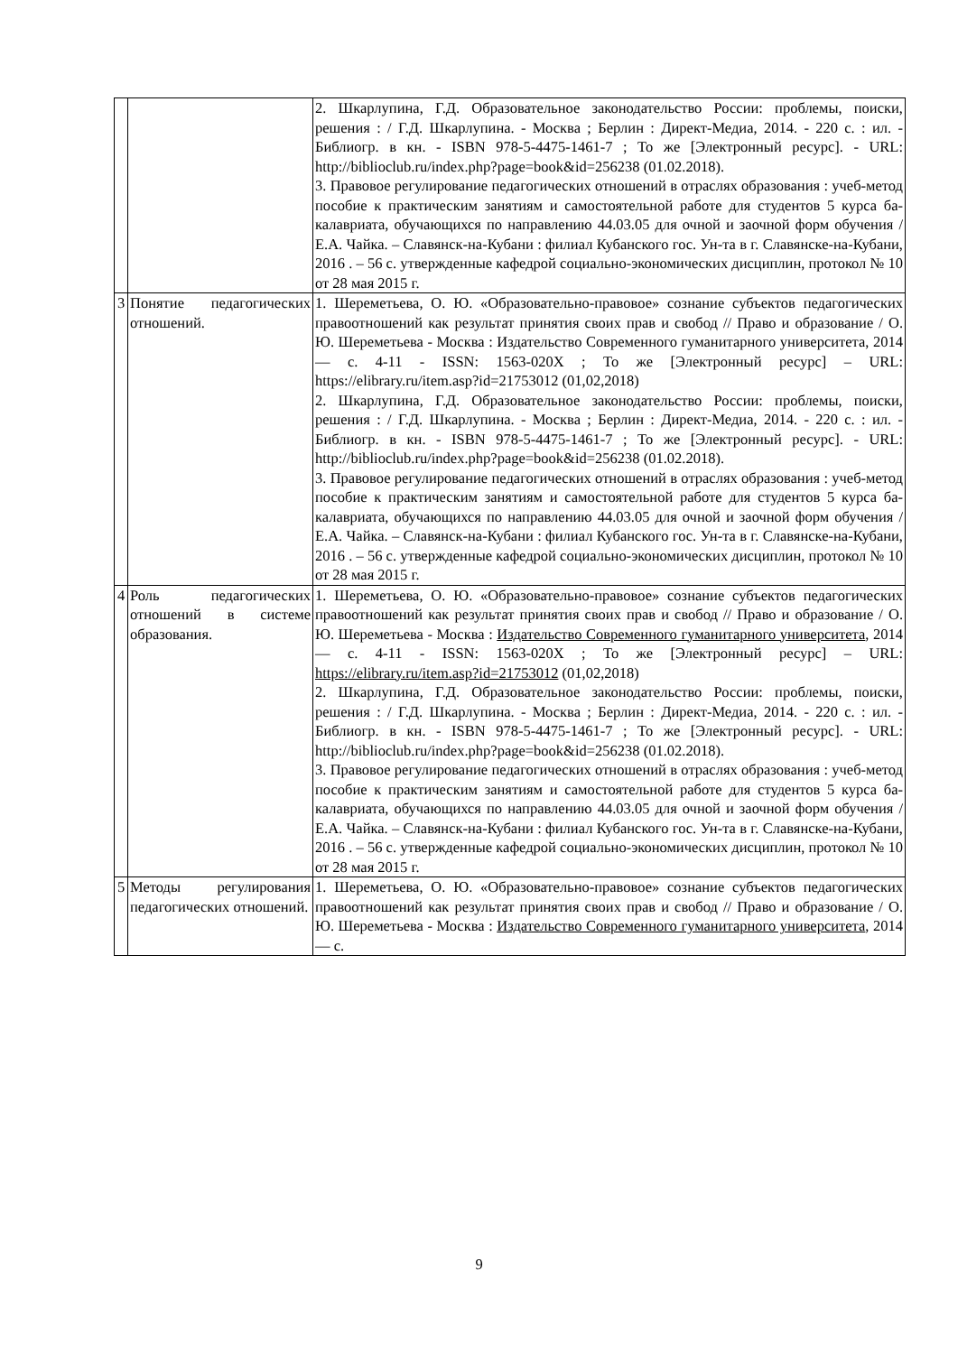| | | 2. Шкарлупина, Г.Д. Образовательное законодательство России: проблемы, поиски, решения : / Г.Д. Шкарлупина. - Москва ; Берлин : Директ-Медиа, 2014. - 220 с. : ил. - Библиогр. в кн. - ISBN 978-5-4475-1461-7 ; То же [Электронный ресурс]. - URL: http://biblioclub.ru/index.php?page=book&id=256238 (01.02.2018). 3. Правовое регулирование педагогических отношений в отраслях образования : учеб-метод пособие к практическим занятиям и самостоятельной работе для студентов 5 курса ба-калавриата, обучающихся по направлению 44.03.05 для очной и заочной форм обучения / Е.А. Чайка. – Славянск-на-Кубани : филиал Кубанского гос. Ун-та в г. Славянске-на-Кубани, 2016 . – 56 с. утвержденные кафедрой социально-экономических дисциплин, протокол № 10 от 28 мая 2015 г. |
| 3 | Понятие педагогических отношений. | 1. Шереметьева, О. Ю. «Образовательно-правовое» сознание субъектов педагогических правоотношений как результат принятия своих прав и свобод // Право и образование / О. Ю. Шереметьева - Москва : Издательство Современного гуманитарного университета, 2014 — с. 4-11 - ISSN: 1563-020X ; То же [Электронный ресурс] – URL: https://elibrary.ru/item.asp?id=21753012 (01,02,2018) 2. Шкарлупина, Г.Д. Образовательное законодательство России: проблемы, поиски, решения : / Г.Д. Шкарлупина. - Москва ; Берлин : Директ-Медиа, 2014. - 220 с. : ил. - Библиогр. в кн. - ISBN 978-5-4475-1461-7 ; То же [Электронный ресурс]. - URL: http://biblioclub.ru/index.php?page=book&id=256238 (01.02.2018). 3. Правовое регулирование педагогических отношений в отраслях образования : учеб-метод пособие к практическим занятиям и самостоятельной работе для студентов 5 курса ба-калавриата, обучающихся по направлению 44.03.05 для очной и заочной форм обучения / Е.А. Чайка. – Славянск-на-Кубани : филиал Кубанского гос. Ун-та в г. Славянске-на-Кубани, 2016 . – 56 с. утвержденные кафедрой социально-экономических дисциплин, протокол № 10 от 28 мая 2015 г. |
| 4 | Роль педагогических отношений в системе образования. | 1. Шереметьева, О. Ю. «Образовательно-правовое» сознание субъектов педагогических правоотношений как результат принятия своих прав и свобод // Право и образование / О. Ю. Шереметьева - Москва : Издательство Современного гуманитарного университета , 2014 — с. 4-11 - ISSN: 1563-020X ; То же [Электронный ресурс] – URL: https://elibrary.ru/item.asp?id=21753012 (01,02,2018) 2. Шкарлупина, Г.Д. Образовательное законодательство России: проблемы, поиски, решения : / Г.Д. Шкарлупина. - Москва ; Берлин : Директ-Медиа, 2014. - 220 с. : ил. - Библиогр. в кн. - ISBN 978-5-4475-1461-7 ; То же [Электронный ресурс]. - URL: http://biblioclub.ru/index.php?page=book&id=256238 (01.02.2018). 3. Правовое регулирование педагогических отношений в отраслях образования : учеб-метод пособие к практическим занятиям и самостоятельной работе для студентов 5 курса ба-калавриата, обучающихся по направлению 44.03.05 для очной и заочной форм обучения / Е.А. Чайка. – Славянск-на-Кубани : филиал Кубанского гос. Ун-та в г. Славянске-на-Кубани, 2016 . – 56 с. утвержденные кафедрой социально-экономических дисциплин, протокол № 10 от 28 мая 2015 г. |
| 5 | Методы регулирования педагогических отношений. | 1. Шереметьева, О. Ю. «Образовательно-правовое» сознание субъектов педагогических правоотношений как результат принятия своих прав и свобод // Право и образование / О. Ю. Шереметьева - Москва : Издательство Современного гуманитарного университета , 2014 — с. |
9